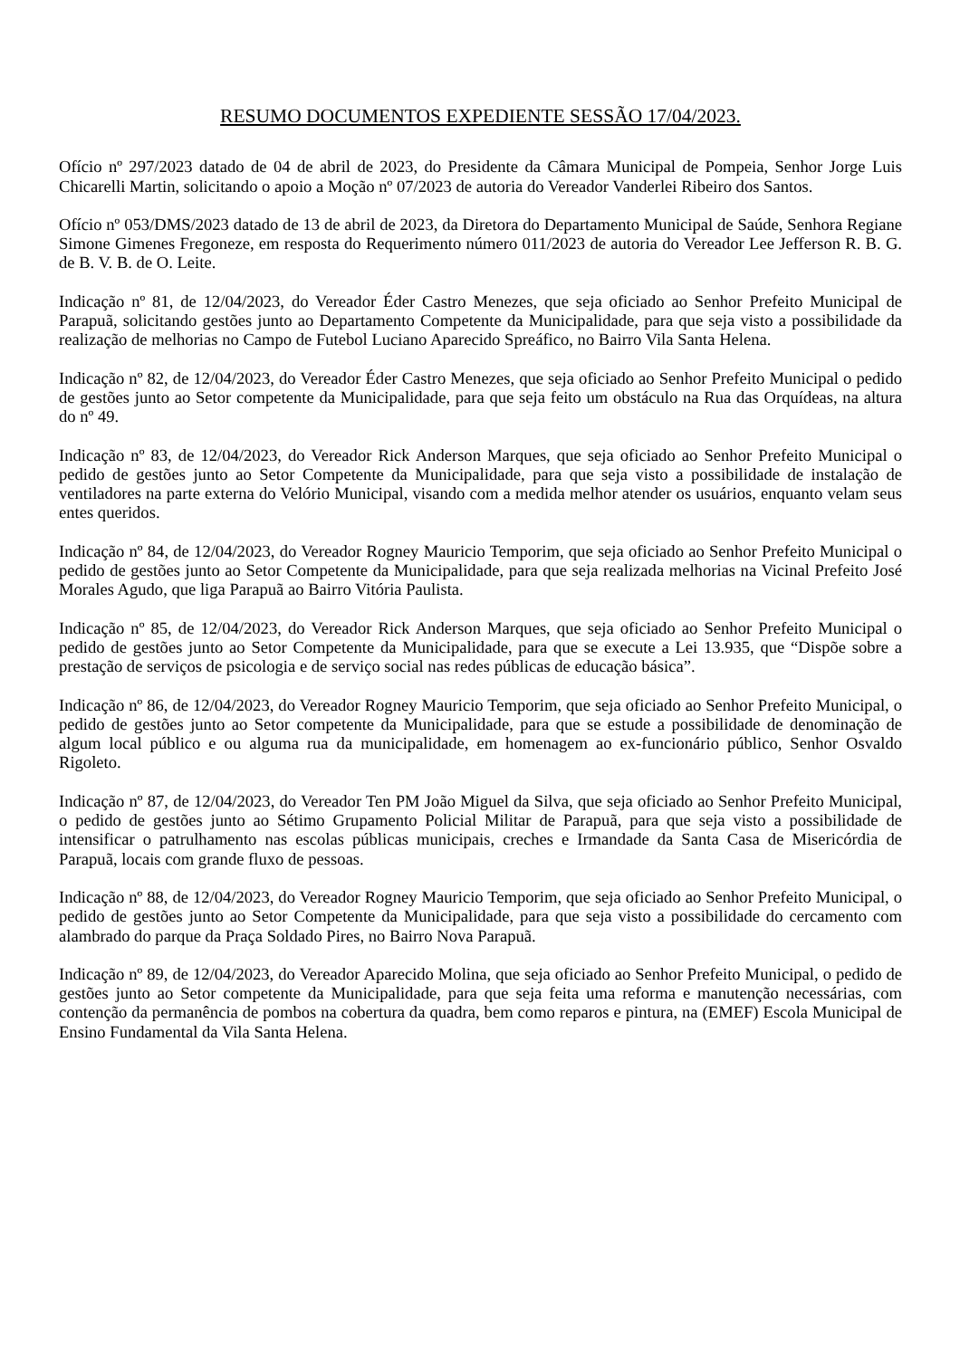RESUMO DOCUMENTOS EXPEDIENTE SESSÃO 17/04/2023.
Ofício nº 297/2023 datado de 04 de abril de 2023, do Presidente da Câmara Municipal de Pompeia, Senhor Jorge Luis Chicarelli Martin, solicitando o apoio a Moção nº 07/2023 de autoria do Vereador Vanderlei Ribeiro dos Santos.
Ofício nº 053/DMS/2023 datado de 13 de abril de 2023, da Diretora do Departamento Municipal de Saúde, Senhora Regiane Simone Gimenes Fregoneze, em resposta do Requerimento número 011/2023 de autoria do Vereador Lee Jefferson R. B. G. de B. V. B. de O. Leite.
Indicação nº 81, de 12/04/2023, do Vereador Éder Castro Menezes, que seja oficiado ao Senhor Prefeito Municipal de Parapuã, solicitando gestões junto ao Departamento Competente da Municipalidade, para que seja visto a possibilidade da realização de melhorias no Campo de Futebol Luciano Aparecido Spreáfico, no Bairro Vila Santa Helena.
Indicação nº 82, de 12/04/2023, do Vereador Éder Castro Menezes, que seja oficiado ao Senhor Prefeito Municipal o pedido de gestões junto ao Setor competente da Municipalidade, para que seja feito um obstáculo na Rua das Orquídeas, na altura do nº 49.
Indicação nº 83, de 12/04/2023, do Vereador Rick Anderson Marques, que seja oficiado ao Senhor Prefeito Municipal o pedido de gestões junto ao Setor Competente da Municipalidade, para que seja visto a possibilidade de instalação de ventiladores na parte externa do Velório Municipal, visando com a medida melhor atender os usuários, enquanto velam seus entes queridos.
Indicação nº 84, de 12/04/2023, do Vereador Rogney Mauricio Temporim, que seja oficiado ao Senhor Prefeito Municipal o pedido de gestões junto ao Setor Competente da Municipalidade, para que seja realizada melhorias na Vicinal Prefeito José Morales Agudo, que liga Parapuã ao Bairro Vitória Paulista.
Indicação nº 85, de 12/04/2023, do Vereador Rick Anderson Marques, que seja oficiado ao Senhor Prefeito Municipal o pedido de gestões junto ao Setor Competente da Municipalidade, para que se execute a Lei 13.935, que “Dispõe sobre a prestação de serviços de psicologia e de serviço social nas redes públicas de educação básica”.
Indicação nº 86, de 12/04/2023, do Vereador Rogney Mauricio Temporim, que seja oficiado ao Senhor Prefeito Municipal, o pedido de gestões junto ao Setor competente da Municipalidade, para que se estude a possibilidade de denominação de algum local público e ou alguma rua da municipalidade, em homenagem ao ex-funcionário público, Senhor Osvaldo Rigoleto.
Indicação nº 87, de 12/04/2023, do Vereador Ten PM João Miguel da Silva, que seja oficiado ao Senhor Prefeito Municipal, o pedido de gestões junto ao Sétimo Grupamento Policial Militar de Parapuã, para que seja visto a possibilidade de intensificar o patrulhamento nas escolas públicas municipais, creches e Irmandade da Santa Casa de Misericórdia de Parapuã, locais com grande fluxo de pessoas.
Indicação nº 88, de 12/04/2023, do Vereador Rogney Mauricio Temporim, que seja oficiado ao Senhor Prefeito Municipal, o pedido de gestões junto ao Setor Competente da Municipalidade, para que seja visto a possibilidade do cercamento com alambrado do parque da Praça Soldado Pires, no Bairro Nova Parapuã.
Indicação nº 89, de 12/04/2023, do Vereador Aparecido Molina, que seja oficiado ao Senhor Prefeito Municipal, o pedido de gestões junto ao Setor competente da Municipalidade, para que seja feita uma reforma e manutenção necessárias, com contenção da permanência de pombos na cobertura da quadra, bem como reparos e pintura, na (EMEF) Escola Municipal de Ensino Fundamental da Vila Santa Helena.